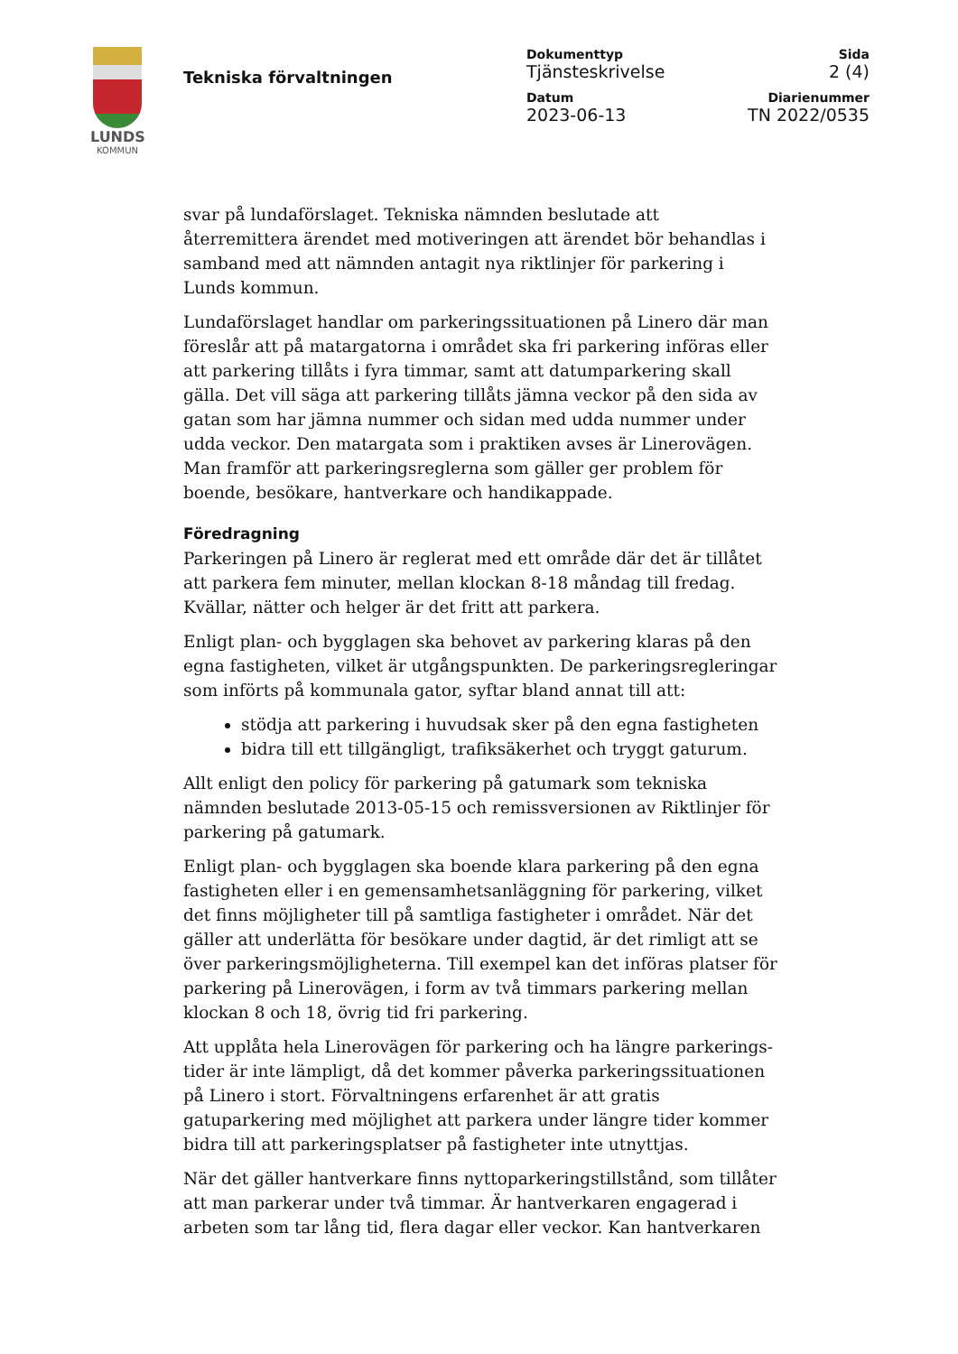LUNDS
KOMMUN
Tekniska förvaltningen
Dokumenttyp
Tjänsteskrivelse
Sida
2 (4)
Datum
2023-06-13
Diarienummer
TN 2022/0535
svar på lundaförslaget. Tekniska nämnden beslutade att återremittera ärendet med motiveringen att ärendet bör behandlas i samband med att nämnden antagit nya riktlinjer för parkering i Lunds kommun.
Lundaförslaget handlar om parkeringssituationen på Linero där man föreslår att på matargatorna i området ska fri parkering införas eller att parkering tillåts i fyra timmar, samt att datumparkering skall gälla. Det vill säga att parkering tillåts jämna veckor på den sida av gatan som har jämna nummer och sidan med udda nummer under udda veckor. Den matargata som i praktiken avses är Linerovägen. Man framför att parkeringsreglerna som gäller ger problem för boende, besökare, hantverkare och handikappade.
Föredragning
Parkeringen på Linero är reglerat med ett område där det är tillåtet att parkera fem minuter, mellan klockan 8-18 måndag till fredag. Kvällar, nätter och helger är det fritt att parkera.
Enligt plan- och bygglagen ska behovet av parkering klaras på den egna fastigheten, vilket är utgångspunkten. De parkeringsregleringar som införts på kommunala gator, syftar bland annat till att:
stödja att parkering i huvudsak sker på den egna fastigheten
bidra till ett tillgängligt, trafiksäkerhet och tryggt gaturum.
Allt enligt den policy för parkering på gatumark som tekniska nämnden beslutade 2013-05-15 och remissversionen av Riktlinjer för parkering på gatumark.
Enligt plan- och bygglagen ska boende klara parkering på den egna fastigheten eller i en gemensamhetsanläggning för parkering, vilket det finns möjligheter till på samtliga fastigheter i området. När det gäller att underlätta för besökare under dagtid, är det rimligt att se över parkeringsmöjligheterna. Till exempel kan det införas platser för parkering på Linerovägen, i form av två timmars parkering mellan klockan 8 och 18, övrig tid fri parkering.
Att upplåta hela Linerovägen för parkering och ha längre parkerings-tider är inte lämpligt, då det kommer påverka parkeringssituationen på Linero i stort. Förvaltningens erfarenhet är att gratis gatuparkering med möjlighet att parkera under längre tider kommer bidra till att parkeringsplatser på fastigheter inte utnyttjas.
När det gäller hantverkare finns nyttoparkeringstillstånd, som tillåter att man parkerar under två timmar. Är hantverkaren engagerad i arbeten som tar lång tid, flera dagar eller veckor. Kan hantverkaren